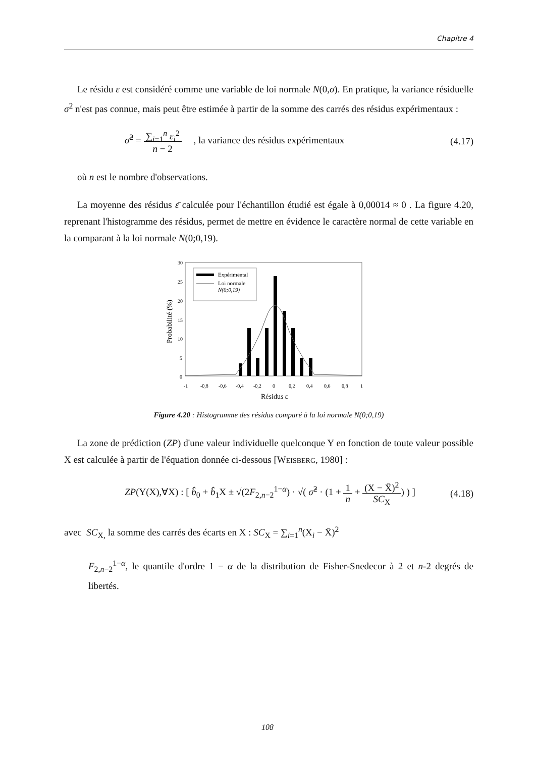Chapitre 4
Le résidu ε est considéré comme une variable de loi normale N(0,σ). En pratique, la variance résiduelle σ<sup>2</sup> n'est pas connue, mais peut être estimée à partir de la somme des carrés des résidus expérimentaux :
σ̂<sup>2</sup> = ∑<sub>i=1</sub><sup>n</sup> ε<sub>i</sub><sup>2</sup>
n − 2 , la variance des résidus expérimentaux (4.17)
où n est le nombre d'observations.
La moyenne des résidus ε̄ calculée pour l'échantillon étudié est égale à 0,00014 ≈ 0 . La figure 4.20, reprenant l'histogramme des résidus, permet de mettre en évidence le caractère normal de cette variable en la comparant à la loi normale N(0;0,19).
30
25
20
15
10
5
0
-1
-0,8
-0,6
-0,4
-0,2
0
0,2
0,4
0,6
0,8
1
Résidus ε
Probabilité (%)
Expérimental
Loi normale
N(0;0,19)
Figure 4.20 : Histogramme des résidus comparé à la loi normale N(0;0,19)
La zone de prédiction (ZP) d'une valeur individuelle quelconque Y en fonction de toute valeur possible X est calculée à partir de l'équation donnée ci-dessous [WEISBERG, 1980] :
ZP(Y(X),∀X) : [ b̂<sub>0</sub> + b̂<sub>1</sub>X ± √(2F<sub>2,n−2</sub><sup>1−α</sup>) · √( σ̂<sup>2</sup> · (1 + 1
n + (X − X̄)<sup>2</sup>
SC<sub>X</sub>) ) ] (4.18)
avec SC<sub>X,</sub> la somme des carrés des écarts en X : SC<sub>X</sub> = ∑<sub>i=1</sub><sup>n</sup>(X<sub>i</sub> − X̄)<sup>2</sup>
F<sub>2,n−2</sub><sup>1−α</sup>, le quantile d'ordre 1 − α de la distribution de Fisher-Snedecor à 2 et n-2 degrés de libertés.
108